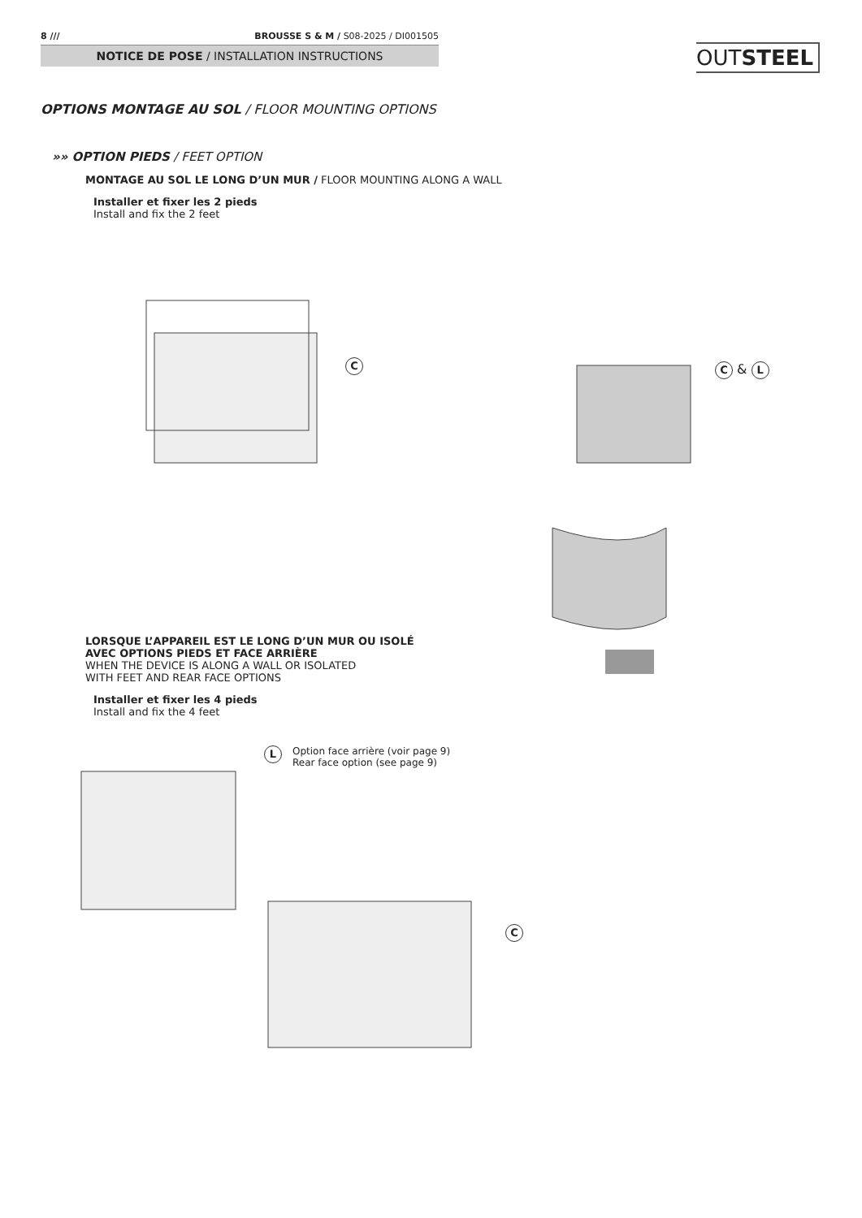8 /// BROUSSE S & M / S08-2025 / DI001505
NOTICE DE POSE / INSTALLATION INSTRUCTIONS
OUTSTEEL
OPTIONS MONTAGE AU SOL / FLOOR MOUNTING OPTIONS
»» OPTION PIEDS / FEET OPTION
MONTAGE AU SOL LE LONG D’UN MUR / FLOOR MOUNTING ALONG A WALL
Installer et fixer les 2 pieds
Install and fix the 2 feet
C & L
C
LORSQUE L’APPAREIL EST LE LONG D’UN MUR OU ISOLÉ
AVEC OPTIONS PIEDS ET FACE ARRIÈRE
WHEN THE DEVICE IS ALONG A WALL OR ISOLATED
WITH FEET AND REAR FACE OPTIONS
Installer et fixer les 4 pieds
Install and fix the 4 feet
L
Option face arrière (voir page 9)
Rear face option (see page 9)
C